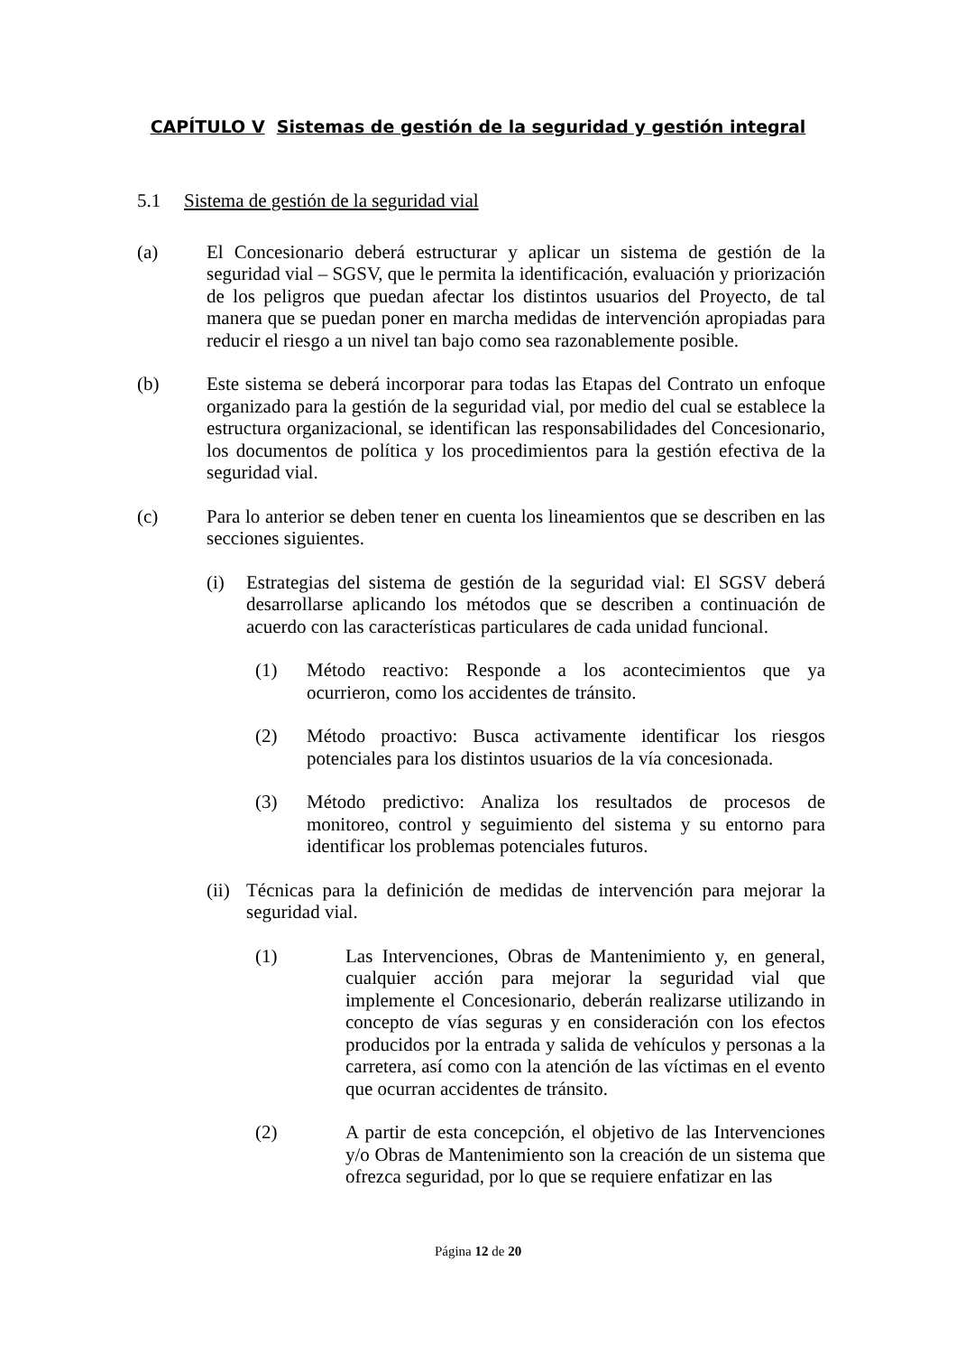CAPÍTULO V Sistemas de gestión de la seguridad y gestión integral
5.1 Sistema de gestión de la seguridad vial
(a) El Concesionario deberá estructurar y aplicar un sistema de gestión de la seguridad vial – SGSV, que le permita la identificación, evaluación y priorización de los peligros que puedan afectar los distintos usuarios del Proyecto, de tal manera que se puedan poner en marcha medidas de intervención apropiadas para reducir el riesgo a un nivel tan bajo como sea razonablemente posible.
(b) Este sistema se deberá incorporar para todas las Etapas del Contrato un enfoque organizado para la gestión de la seguridad vial, por medio del cual se establece la estructura organizacional, se identifican las responsabilidades del Concesionario, los documentos de política y los procedimientos para la gestión efectiva de la seguridad vial.
(c) Para lo anterior se deben tener en cuenta los lineamientos que se describen en las secciones siguientes.
(i) Estrategias del sistema de gestión de la seguridad vial: El SGSV deberá desarrollarse aplicando los métodos que se describen a continuación de acuerdo con las características particulares de cada unidad funcional.
(1) Método reactivo: Responde a los acontecimientos que ya ocurrieron, como los accidentes de tránsito.
(2) Método proactivo: Busca activamente identificar los riesgos potenciales para los distintos usuarios de la vía concesionada.
(3) Método predictivo: Analiza los resultados de procesos de monitoreo, control y seguimiento del sistema y su entorno para identificar los problemas potenciales futuros.
(ii)
Técnicas para la definición de medidas de intervención para mejorar la seguridad vial.
(1) Las Intervenciones, Obras de Mantenimiento y, en general, cualquier acción para mejorar la seguridad vial que implemente el Concesionario, deberán realizarse utilizando in concepto de vías seguras y en consideración con los efectos producidos por la entrada y salida de vehículos y personas a la carretera, así como con la atención de las víctimas en el evento que ocurran accidentes de tránsito.
(2) A partir de esta concepción, el objetivo de las Intervenciones y/o Obras de Mantenimiento son la creación de un sistema que ofrezca seguridad, por lo que se requiere enfatizar en las
Página 12 de 20